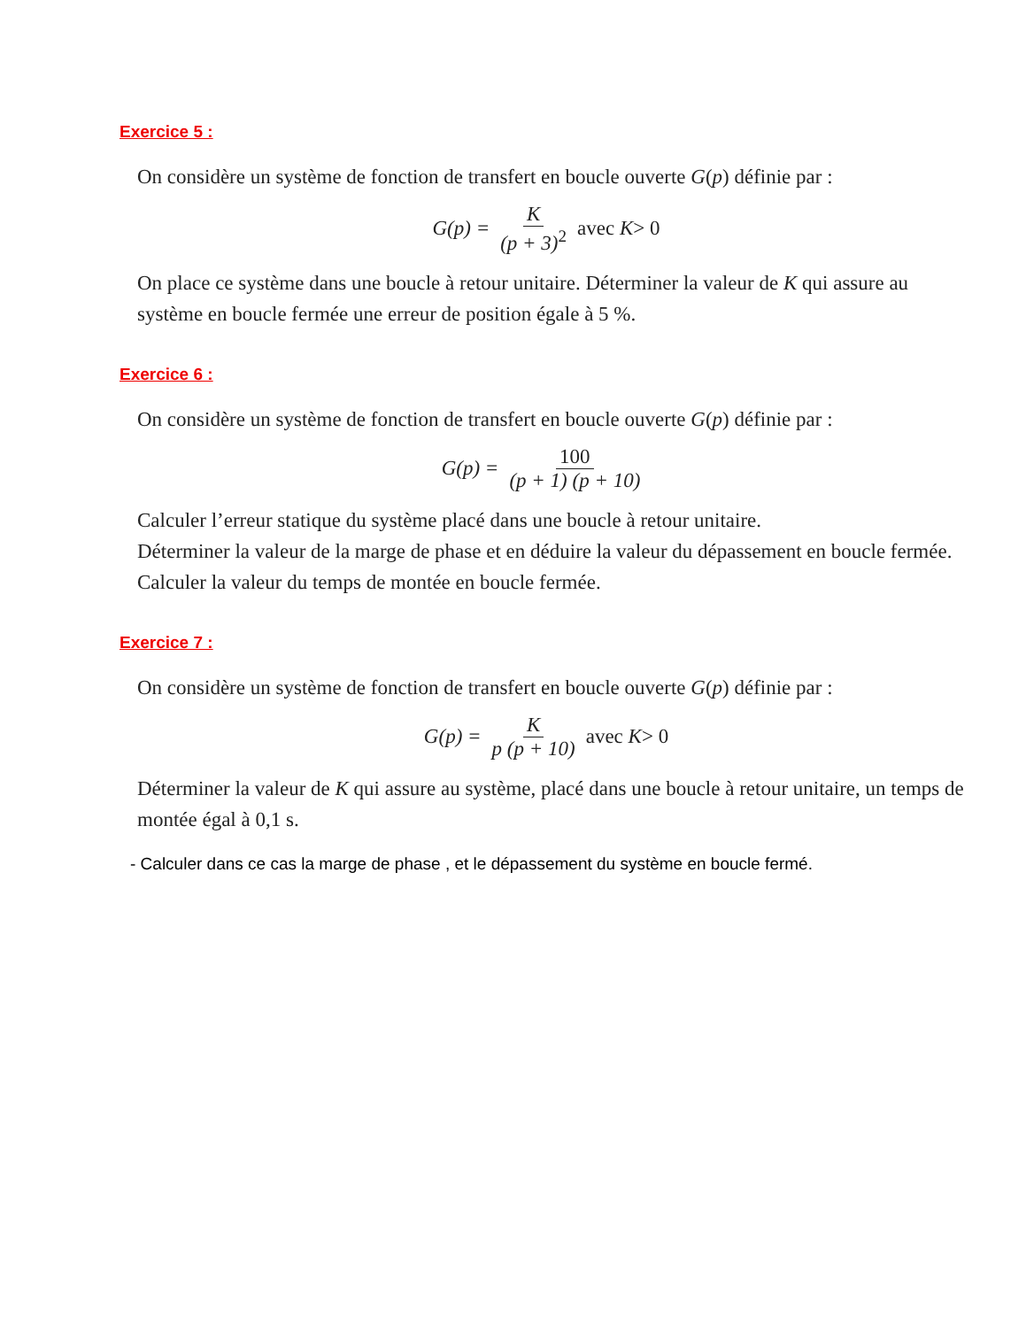Exercice 5 :
On considère un système de fonction de transfert en boucle ouverte G(p) définie par :
G (p) = K (p + 3)<sup>2</sup> avec K > 0
On place ce système dans une boucle à retour unitaire. Déterminer la valeur de K qui assure au système en boucle fermée une erreur de position égale à 5 %.
Exercice 6 :
On considère un système de fonction de transfert en boucle ouverte G(p) définie par :
G (p) = 100 (p + 1) (p + 10)
Calculer l’erreur statique du système placé dans une boucle à retour unitaire.
Déterminer la valeur de la marge de phase et en déduire la valeur du dépassement en boucle fermée.
Calculer la valeur du temps de montée en boucle fermée.
Exercice 7 :
On considère un système de fonction de transfert en boucle ouverte G(p) définie par :
G (p) = K p (p + 10) avec K > 0
Déterminer la valeur de K qui assure au système, placé dans une boucle à retour unitaire, un temps de montée égal à 0,1 s.
- Calculer dans ce cas la marge de phase , et le dépassement du système en boucle fermé.